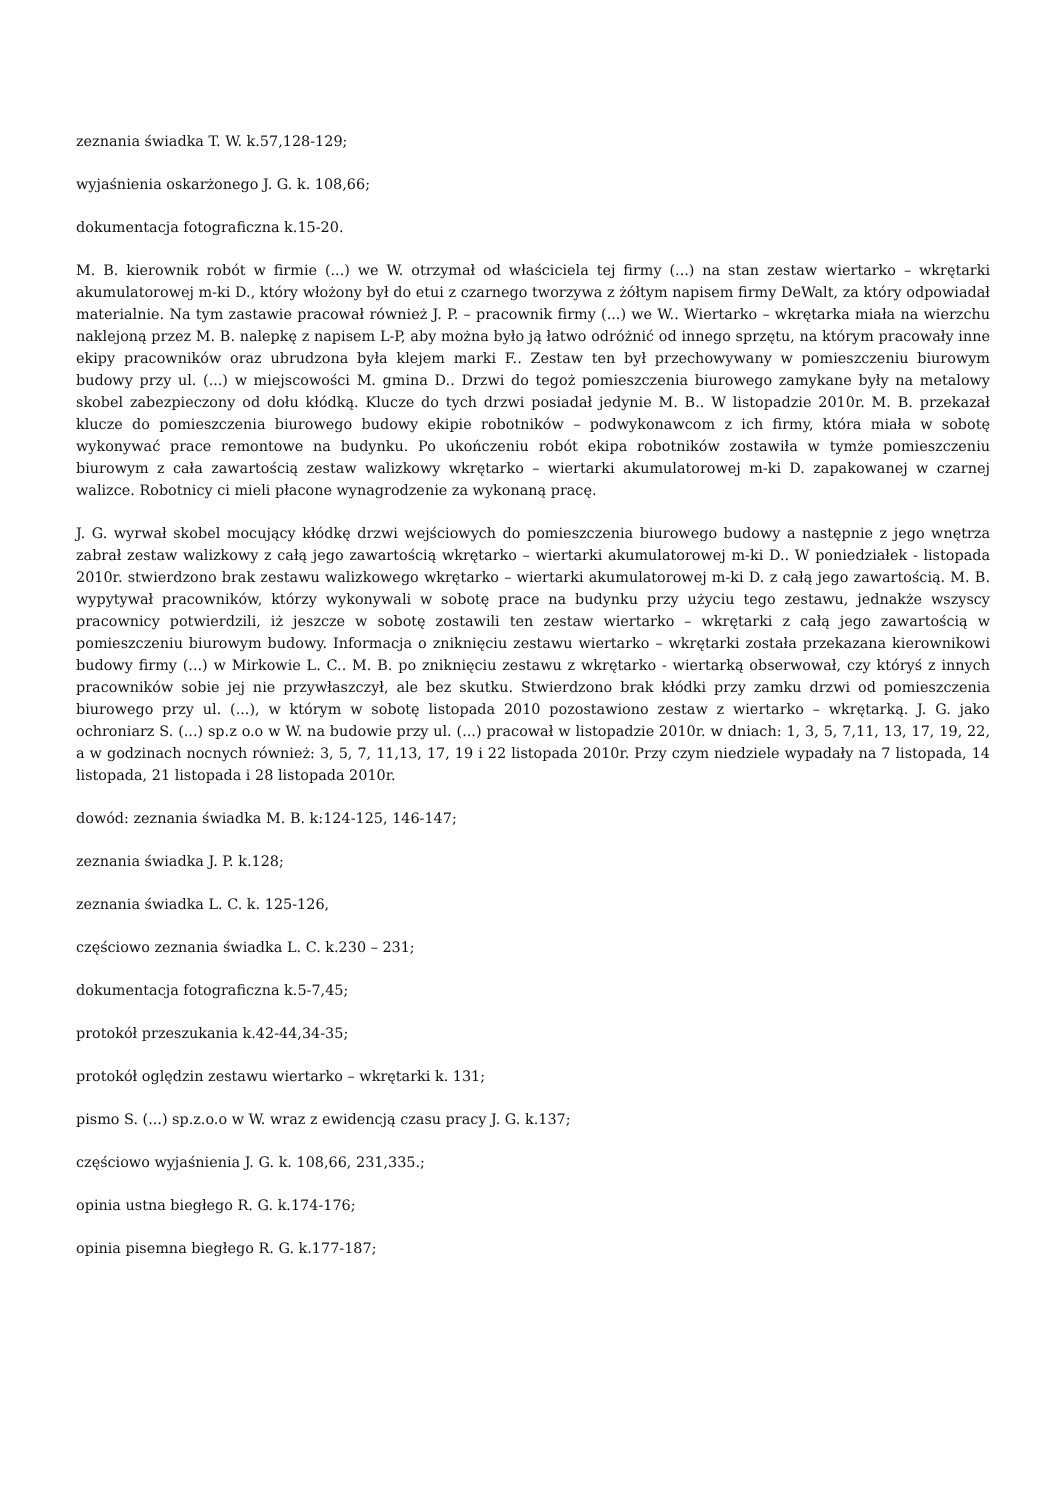zeznania świadka T. W. k.57,128-129;
wyjaśnienia oskarżonego J. G. k. 108,66;
dokumentacja fotograficzna k.15-20.
M. B. kierownik robót w firmie (...) we W. otrzymał od właściciela tej firmy (...) na stan zestaw wiertarko – wkrętarki akumulatorowej m-ki D., który włożony był do etui z czarnego tworzywa z żółtym napisem firmy DeWalt, za który odpowiadał materialnie. Na tym zastawie pracował również J. P. – pracownik firmy (...) we W.. Wiertarko – wkrętarka miała na wierzchu naklejoną przez M. B. nalepkę z napisem L-P, aby można było ją łatwo odróżnić od innego sprzętu, na którym pracowały inne ekipy pracowników oraz ubrudzona była klejem marki F.. Zestaw ten był przechowywany w pomieszczeniu biurowym budowy przy ul. (...) w miejscowości M. gmina D.. Drzwi do tegoż pomieszczenia biurowego zamykane były na metalowy skobel zabezpieczony od dołu kłódką. Klucze do tych drzwi posiadał jedynie M. B.. W listopadzie 2010r. M. B. przekazał klucze do pomieszczenia biurowego budowy ekipie robotników – podwykonawcom z ich firmy, która miała w sobotę wykonywać prace remontowe na budynku. Po ukończeniu robót ekipa robotników zostawiła w tymże pomieszczeniu biurowym z cała zawartością zestaw walizkowy wkrętarko – wiertarki akumulatorowej m-ki D. zapakowanej w czarnej walizce. Robotnicy ci mieli płacone wynagrodzenie za wykonaną pracę.
J. G. wyrwał skobel mocujący kłódkę drzwi wejściowych do pomieszczenia biurowego budowy a następnie z jego wnętrza zabrał zestaw walizkowy z całą jego zawartością wkrętarko – wiertarki akumulatorowej m-ki D.. W poniedziałek - listopada 2010r. stwierdzono brak zestawu walizkowego wkrętarko – wiertarki akumulatorowej m-ki D. z całą jego zawartością. M. B. wypytywał pracowników, którzy wykonywali w sobotę prace na budynku przy użyciu tego zestawu, jednakże wszyscy pracownicy potwierdzili, iż jeszcze w sobotę zostawili ten zestaw wiertarko – wkrętarki z całą jego zawartością w pomieszczeniu biurowym budowy. Informacja o zniknięciu zestawu wiertarko – wkrętarki została przekazana kierownikowi budowy firmy (...) w Mirkowie L. C.. M. B. po zniknięciu zestawu z wkrętarko - wiertarką obserwował, czy któryś z innych pracowników sobie jej nie przywłaszczył, ale bez skutku. Stwierdzono brak kłódki przy zamku drzwi od pomieszczenia biurowego przy ul. (...), w którym w sobotę listopada 2010 pozostawiono zestaw z wiertarko – wkrętarką. J. G. jako ochroniarz S. (...) sp.z o.o w W. na budowie przy ul. (...) pracował w listopadzie 2010r. w dniach: 1, 3, 5, 7,11, 13, 17, 19, 22, a w godzinach nocnych również: 3, 5, 7, 11,13, 17, 19 i 22 listopada 2010r. Przy czym niedziele wypadały na 7 listopada, 14 listopada, 21 listopada i 28 listopada 2010r.
dowód: zeznania świadka M. B. k:124-125, 146-147;
zeznania świadka J. P. k.128;
zeznania świadka L. C. k. 125-126,
częściowo zeznania świadka L. C. k.230 – 231;
dokumentacja fotograficzna k.5-7,45;
protokół przeszukania k.42-44,34-35;
protokół oględzin zestawu wiertarko – wkrętarki k. 131;
pismo S. (...) sp.z.o.o w W. wraz z ewidencją czasu pracy J. G. k.137;
częściowo wyjaśnienia J. G. k. 108,66, 231,335.;
opinia ustna biegłego R. G. k.174-176;
opinia pisemna biegłego R. G. k.177-187;